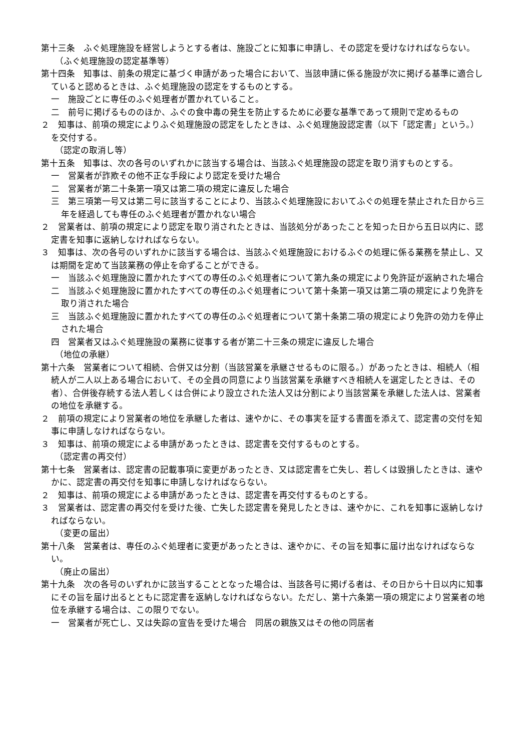第十三条　ふぐ処理施設を経営しようとする者は、施設ごとに知事に申請し、その認定を受けなければならない。
（ふぐ処理施設の認定基準等）
第十四条　知事は、前条の規定に基づく申請があった場合において、当該申請に係る施設が次に掲げる基準に適合していると認めるときは、ふぐ処理施設の認定をするものとする。
一　施設ごとに専任のふぐ処理者が置かれていること。
二　前号に掲げるもののほか、ふぐの食中毒の発生を防止するために必要な基準であって規則で定めるもの
２　知事は、前項の規定によりふぐ処理施設の認定をしたときは、ふぐ処理施設認定書（以下「認定書」という。）を交付する。
（認定の取消し等）
第十五条　知事は、次の各号のいずれかに該当する場合は、当該ふぐ処理施設の認定を取り消すものとする。
一　営業者が詐欺その他不正な手段により認定を受けた場合
二　営業者が第二十条第一項又は第二項の規定に違反した場合
三　第三項第一号又は第二号に該当することにより、当該ふぐ処理施設においてふぐの処理を禁止された日から三年を経過しても専任のふぐ処理者が置かれない場合
２　営業者は、前項の規定により認定を取り消されたときは、当該処分があったことを知った日から五日以内に、認定書を知事に返納しなければならない。
３　知事は、次の各号のいずれかに該当する場合は、当該ふぐ処理施設におけるふぐの処理に係る業務を禁止し、又は期間を定めて当該業務の停止を命ずることができる。
一　当該ふぐ処理施設に置かれたすべての専任のふぐ処理者について第九条の規定により免許証が返納された場合
二　当該ふぐ処理施設に置かれたすべての専任のふぐ処理者について第十条第一項又は第二項の規定により免許を取り消された場合
三　当該ふぐ処理施設に置かれたすべての専任のふぐ処理者について第十条第二項の規定により免許の効力を停止された場合
四　営業者又はふぐ処理施設の業務に従事する者が第二十三条の規定に違反した場合
（地位の承継）
第十六条　営業者について相続、合併又は分割（当該営業を承継させるものに限る。）があったときは、相続人（相続人が二人以上ある場合において、その全員の同意により当該営業を承継すべき相続人を選定したときは、その者）、合併後存続する法人若しくは合併により設立された法人又は分割により当該営業を承継した法人は、営業者の地位を承継する。
２　前項の規定により営業者の地位を承継した者は、速やかに、その事実を証する書面を添えて、認定書の交付を知事に申請しなければならない。
３　知事は、前項の規定による申請があったときは、認定書を交付するものとする。
（認定書の再交付）
第十七条　営業者は、認定書の記載事項に変更があったとき、又は認定書を亡失し、若しくは毀損したときは、速やかに、認定書の再交付を知事に申請しなければならない。
２　知事は、前項の規定による申請があったときは、認定書を再交付するものとする。
３　営業者は、認定書の再交付を受けた後、亡失した認定書を発見したときは、速やかに、これを知事に返納しなければならない。
（変更の届出）
第十八条　営業者は、専任のふぐ処理者に変更があったときは、速やかに、その旨を知事に届け出なければならない。
（廃止の届出）
第十九条　次の各号のいずれかに該当することとなった場合は、当該各号に掲げる者は、その日から十日以内に知事にその旨を届け出るとともに認定書を返納しなければならない。ただし、第十六条第一項の規定により営業者の地位を承継する場合は、この限りでない。
一　営業者が死亡し、又は失踪の宣告を受けた場合　同居の親族又はその他の同居者